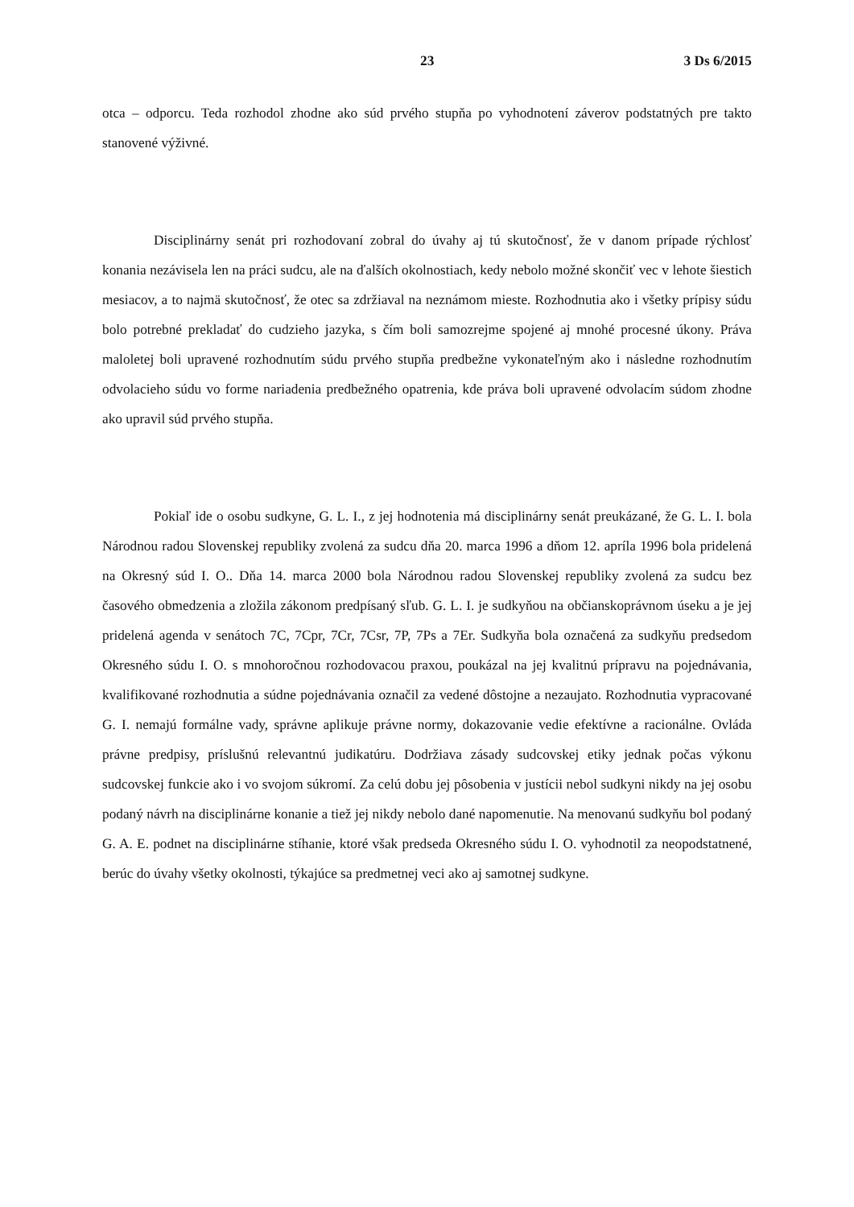23 3 Ds 6/2015
otca – odporcu. Teda rozhodol zhodne ako súd prvého stupňa po vyhodnotení záverov podstatných pre takto stanovené výživné.
Disciplinárny senát pri rozhodovaní zobral do úvahy aj tú skutočnosť, že v danom prípade rýchlosť konania nezávisela len na práci sudcu, ale na ďalších okolnostiach, kedy nebolo možné skončiť vec v lehote šiestich mesiacov, a to najmä skutočnosť, že otec sa zdržiaval na neznámom mieste. Rozhodnutia ako i všetky prípisy súdu bolo potrebné prekladať do cudzieho jazyka, s čím boli samozrejme spojené aj mnohé procesné úkony. Práva maloletej boli upravené rozhodnutím súdu prvého stupňa predbežne vykonateľným ako i následne rozhodnutím odvolacieho súdu vo forme nariadenia predbežného opatrenia, kde práva boli upravené odvolacím súdom zhodne ako upravil súd prvého stupňa.
Pokiaľ ide o osobu sudkyne, G. L. I., z jej hodnotenia má disciplinárny senát preukázané, že G. L. I. bola Národnou radou Slovenskej republiky zvolená za sudcu dňa 20. marca 1996 a dňom 12. apríla 1996 bola pridelená na Okresný súd I. O.. Dňa 14. marca 2000 bola Národnou radou Slovenskej republiky zvolená za sudcu bez časového obmedzenia a zložila zákonom predpísaný sľub. G. L. I. je sudkyňou na občianskoprávnom úseku a je jej pridelená agenda v senátoch 7C, 7Cpr, 7Cr, 7Csr, 7P, 7Ps a 7Er. Sudkyňa bola označená za sudkyňu predsedom Okresného súdu I. O. s mnohoročnou rozhodovacou praxou, poukázal na jej kvalitnú prípravu na pojednávania, kvalifikované rozhodnutia a súdne pojednávania označil za vedené dôstojne a nezaujato. Rozhodnutia vypracované G. I. nemajú formálne vady, správne aplikuje právne normy, dokazovanie vedie efektívne a racionálne. Ovláda právne predpisy, príslušnú relevantnú judikatúru. Dodržiava zásady sudcovskej etiky jednak počas výkonu sudcovskej funkcie ako i vo svojom súkromí. Za celú dobu jej pôsobenia v justícii nebol sudkyni nikdy na jej osobu podaný návrh na disciplinárne konanie a tiež jej nikdy nebolo dané napomenutie. Na menovanú sudkyňu bol podaný G. A. E. podnet na disciplinárne stíhanie, ktoré však predseda Okresného súdu I. O. vyhodnotil za neopodstatnené, berúc do úvahy všetky okolnosti, týkajúce sa predmetnej veci ako aj samotnej sudkyne.